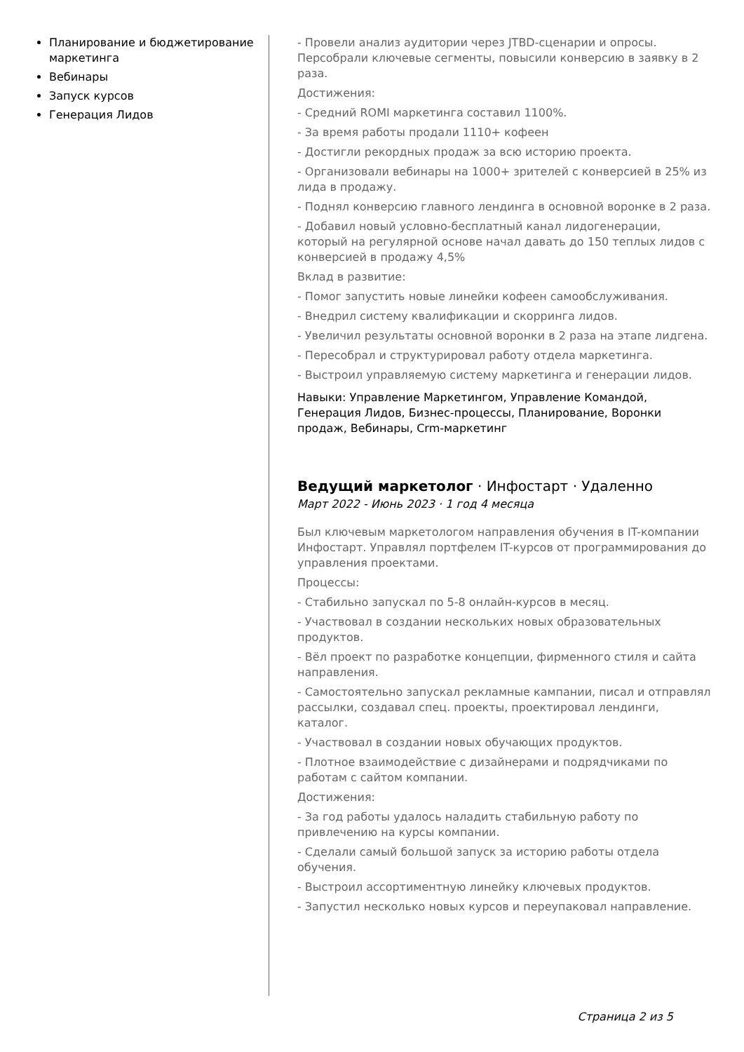Планирование и бюджетирование маркетинга
Вебинары
Запуск курсов
Генерация Лидов
- Провели анализ аудитории через JTBD-сценарии и опросы. Персобрали ключевые сегменты, повысили конверсию в заявку в 2 раза.
Достижения:
- Средний ROMI маркетинга составил 1100%.
- За время работы продали 1110+ кофеен
- Достигли рекордных продаж за всю историю проекта.
- Организовали вебинары на 1000+ зрителей с конверсией в 25% из лида в продажу.
- Поднял конверсию главного лендинга в основной воронке в 2 раза.
- Добавил новый условно-бесплатный канал лидогенерации, который на регулярной основе начал давать до 150 теплых лидов с конверсией в продажу 4,5%
Вклад в развитие:
- Помог запустить новые линейки кофеен самообслуживания.
- Внедрил систему квалификации и скорринга лидов.
- Увеличил результаты основной воронки в 2 раза на этапе лидгена.
- Пересобрал и структурировал работу отдела маркетинга.
- Выстроил управляемую систему маркетинга и генерации лидов.
Навыки: Управление Маркетингом, Управление Командой, Генерация Лидов, Бизнес-процессы, Планирование, Воронки продаж, Вебинары, Crm-маркетинг
Ведущий маркетолог · Инфостарт · Удаленно
Март 2022 - Июнь 2023 · 1 год 4 месяца
Был ключевым маркетологом направления обучения в IT-компании Инфостарт. Управлял портфелем IT-курсов от программирования до управления проектами.
Процессы:
- Стабильно запускал по 5-8 онлайн-курсов в месяц.
- Участвовал в создании нескольких новых образовательных продуктов.
- Вёл проект по разработке концепции, фирменного стиля и сайта направления.
- Самостоятельно запускал рекламные кампании, писал и отправлял рассылки, создавал спец. проекты, проектировал лендинги, каталог.
- Участвовал в создании новых обучающих продуктов.
- Плотное взаимодействие с дизайнерами и подрядчиками по работам с сайтом компании.
Достижения:
- За год работы удалось наладить стабильную работу по привлечению на курсы компании.
- Сделали самый большой запуск за историю работы отдела обучения.
- Выстроил ассортиментную линейку ключевых продуктов.
- Запустил несколько новых курсов и переупаковал направление.
Страница 2 из 5